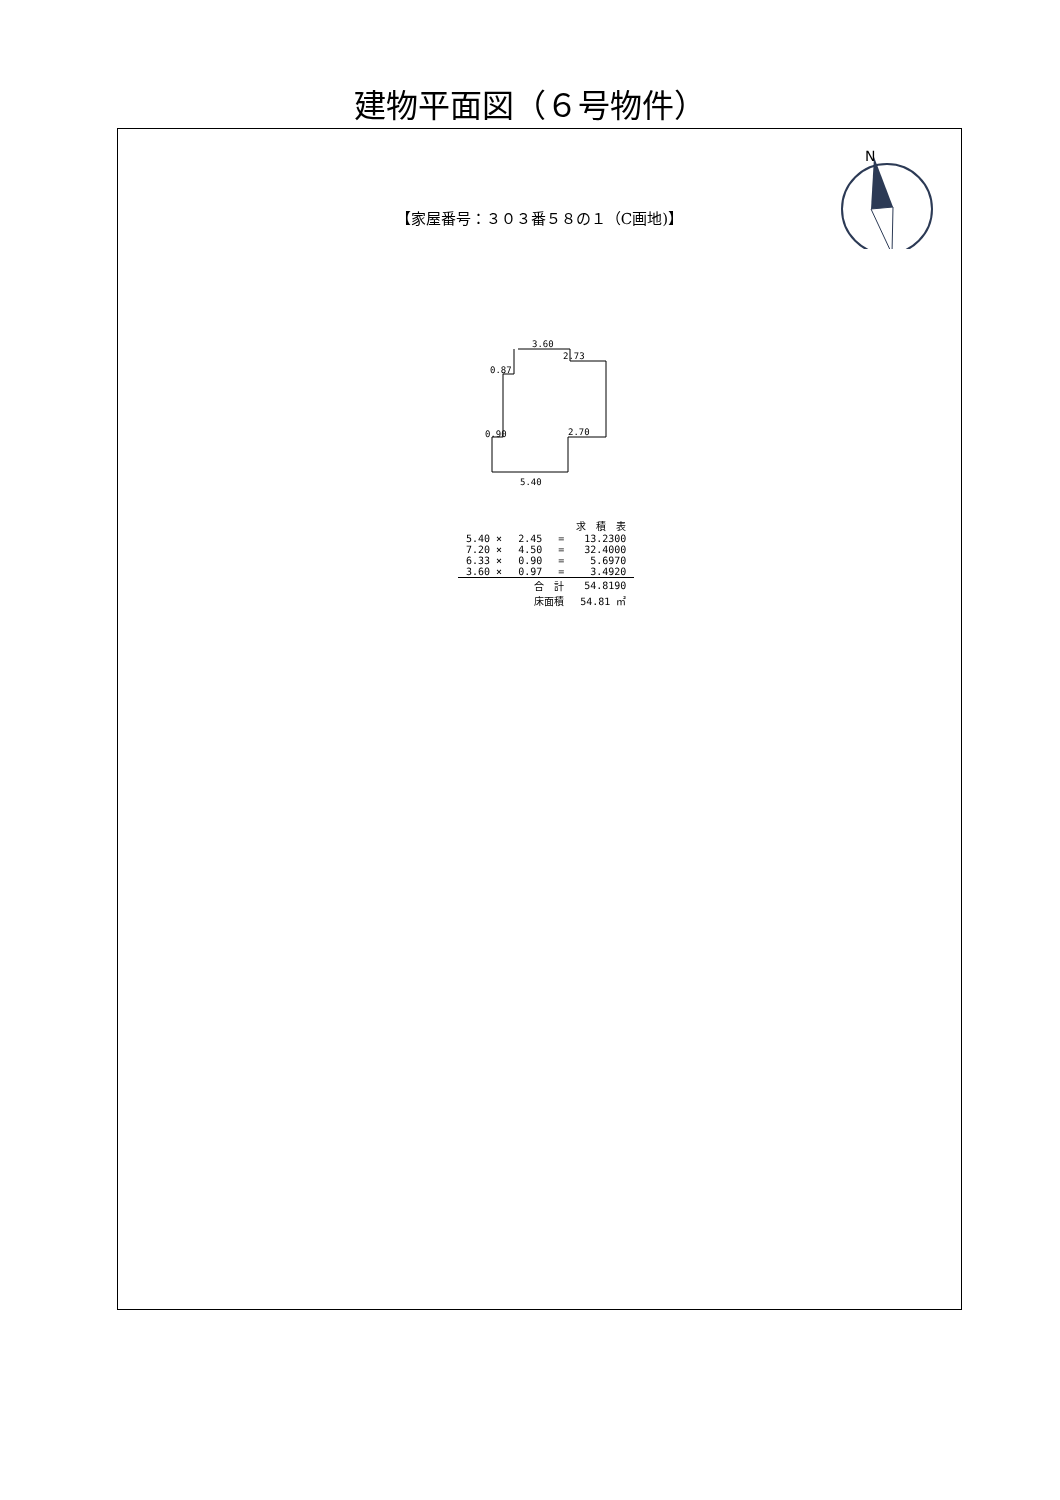建物平面図（６号物件）
N
【家屋番号：３０３番５８の１（C画地)】
3.60
2.73
0.87
0.90 2.70
5.40
| 求 積 表 | | | |
| --- | --- | --- | --- |
| 5.40 × | 2.45 | = | 13.2300 |
| 7.20 × | 4.50 | = | 32.4000 |
| 6.33 × | 0.90 | = | 5.6970 |
| 3.60 × | 0.97 | = | 3.4920 |
| | 合 計 | | 54.8190 |
| | 床面積 | | 54.81 ㎡ |